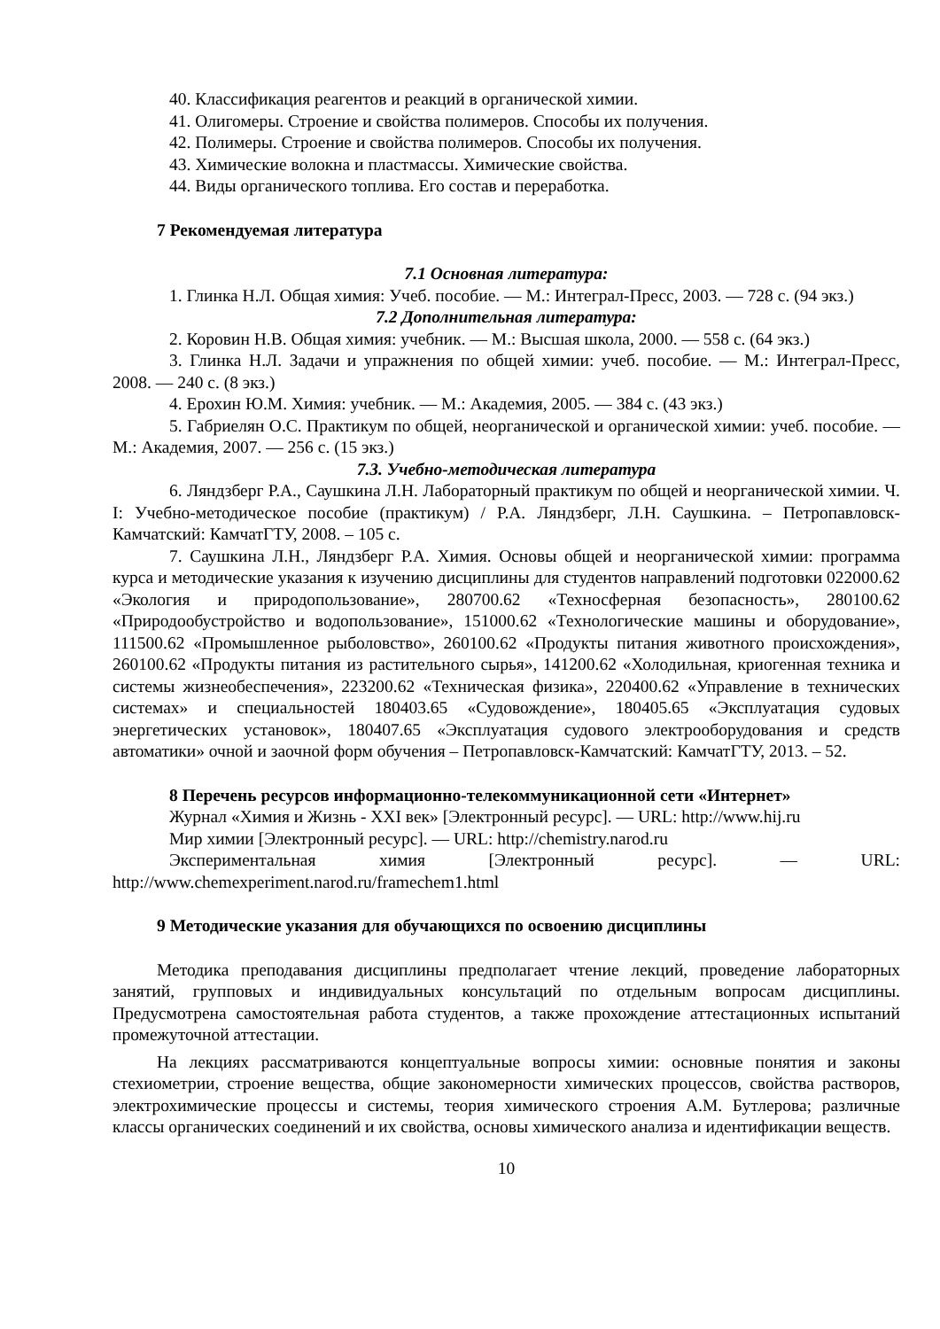40. Классификация реагентов и реакций в органической химии.
41. Олигомеры. Строение и свойства полимеров. Способы их получения.
42. Полимеры. Строение и свойства полимеров. Способы их получения.
43. Химические волокна и пластмассы. Химические свойства.
44. Виды органического топлива. Его состав и переработка.
7 Рекомендуемая литература
7.1 Основная литература:
1. Глинка Н.Л. Общая химия: Учеб. пособие. — М.: Интеграл-Пресс, 2003. — 728 с. (94 экз.)
7.2 Дополнительная литература:
2. Коровин Н.В. Общая химия: учебник. — М.: Высшая школа, 2000. — 558 с. (64 экз.)
3. Глинка Н.Л. Задачи и упражнения по общей химии: учеб. пособие. — М.: Интеграл-Пресс, 2008. — 240 с. (8 экз.)
4. Ерохин Ю.М. Химия: учебник. — М.: Академия, 2005. — 384 с. (43 экз.)
5. Габриелян О.С. Практикум по общей, неорганической и органической химии: учеб. пособие. — М.: Академия, 2007. — 256 с. (15 экз.)
7.3. Учебно-методическая литература
6. Ляндзберг Р.А., Саушкина Л.Н. Лабораторный практикум по общей и неорганической химии. Ч. I: Учебно-методическое пособие (практикум) / Р.А. Ляндзберг, Л.Н. Саушкина. – Петропавловск-Камчатский: КамчатГТУ, 2008. – 105 с.
7. Саушкина Л.Н., Ляндзберг Р.А. Химия. Основы общей и неорганической химии: программа курса и методические указания к изучению дисциплины для студентов направлений подготовки 022000.62 «Экология и природопользование», 280700.62 «Техносферная безопасность», 280100.62 «Природообустройство и водопользование», 151000.62 «Технологические машины и оборудование», 111500.62 «Промышленное рыболовство», 260100.62 «Продукты питания животного происхождения», 260100.62 «Продукты питания из растительного сырья», 141200.62 «Холодильная, криогенная техника и системы жизнеобеспечения», 223200.62 «Техническая физика», 220400.62 «Управление в технических системах» и специальностей 180403.65 «Судовождение», 180405.65 «Эксплуатация судовых энергетических установок», 180407.65 «Эксплуатация судового электрооборудования и средств автоматики» очной и заочной форм обучения – Петропавловск-Камчатский: КамчатГТУ, 2013. – 52.
8 Перечень ресурсов информационно-телекоммуникационной сети «Интернет»
Журнал «Химия и Жизнь - XXI век» [Электронный ресурс]. — URL: http://www.hij.ru
Мир химии [Электронный ресурс]. — URL: http://chemistry.narod.ru
Экспериментальная химия [Электронный ресурс]. — URL:
http://www.chemexperiment.narod.ru/framechem1.html
9 Методические указания для обучающихся по освоению дисциплины
Методика преподавания дисциплины предполагает чтение лекций, проведение лабораторных занятий, групповых и индивидуальных консультаций по отдельным вопросам дисциплины. Предусмотрена самостоятельная работа студентов, а также прохождение аттестационных испытаний промежуточной аттестации.
На лекциях рассматриваются концептуальные вопросы химии: основные понятия и законы стехиометрии, строение вещества, общие закономерности химических процессов, свойства растворов, электрохимические процессы и системы, теория химического строения А.М. Бутлерова; различные классы органических соединений и их свойства, основы химического анализа и идентификации веществ.
10